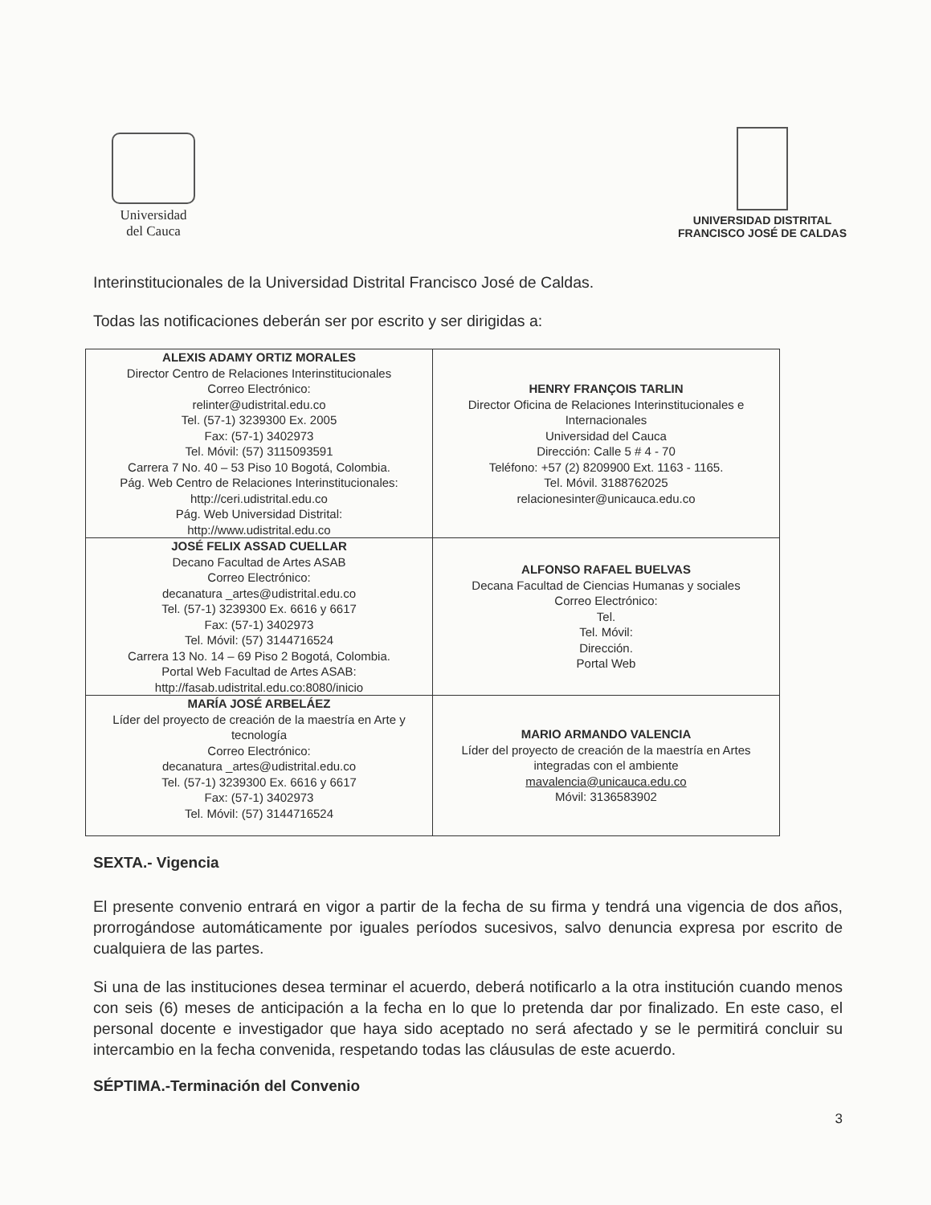Universidad
del Cauca
UNIVERSIDAD DISTRITAL
FRANCISCO JOSÉ DE CALDAS
Interinstitucionales de la Universidad Distrital Francisco José de Caldas.
Todas las notificaciones deberán ser por escrito y ser dirigidas a:
| ALEXIS ADAMY ORTIZ MORALES Director Centro de Relaciones Interinstitucionales Correo Electrónico: relinter@udistrital.edu.co Tel. (57-1) 3239300 Ex. 2005 Fax: (57-1) 3402973 Tel. Móvil: (57) 3115093591 Carrera 7 No. 40 – 53 Piso 10 Bogotá, Colombia. Pág. Web Centro de Relaciones Interinstitucionales: http://ceri.udistrital.edu.co Pág. Web Universidad Distrital: http://www.udistrital.edu.co | HENRY FRANÇOIS TARLIN Director Oficina de Relaciones Interinstitucionales e Internacionales Universidad del Cauca Dirección: Calle 5 # 4 - 70 Teléfono: +57 (2) 8209900 Ext. 1163 - 1165. Tel. Móvil. 3188762025 relacionesinter@unicauca.edu.co |
| JOSÉ FELIX ASSAD CUELLAR Decano Facultad de Artes ASAB Correo Electrónico: decanatura _artes@udistrital.edu.co Tel. (57-1) 3239300 Ex. 6616 y 6617 Fax: (57-1) 3402973 Tel. Móvil: (57) 3144716524 Carrera 13 No. 14 – 69 Piso 2 Bogotá, Colombia. Portal Web Facultad de Artes ASAB: http://fasab.udistrital.edu.co:8080/inicio | ALFONSO RAFAEL BUELVAS Decana Facultad de Ciencias Humanas y sociales Correo Electrónico: Tel. Tel. Móvil: Dirección. Portal Web |
| MARÍA JOSÉ ARBELÁEZ Líder del proyecto de creación de la maestría en Arte y tecnología Correo Electrónico: decanatura _artes@udistrital.edu.co Tel. (57-1) 3239300 Ex. 6616 y 6617 Fax: (57-1) 3402973 Tel. Móvil: (57) 3144716524 | MARIO ARMANDO VALENCIA Líder del proyecto de creación de la maestría en Artes integradas con el ambiente mavalencia@unicauca.edu.co Móvil: 3136583902 |
SEXTA.- Vigencia
El presente convenio entrará en vigor a partir de la fecha de su firma y tendrá una vigencia de dos años, prorrogándose automáticamente por iguales períodos sucesivos, salvo denuncia expresa por escrito de cualquiera de las partes.
Si una de las instituciones desea terminar el acuerdo, deberá notificarlo a la otra institución cuando menos con seis (6) meses de anticipación a la fecha en lo que lo pretenda dar por finalizado. En este caso, el personal docente e investigador que haya sido aceptado no será afectado y se le permitirá concluir su intercambio en la fecha convenida, respetando todas las cláusulas de este acuerdo.
SÉPTIMA.-Terminación del Convenio
3